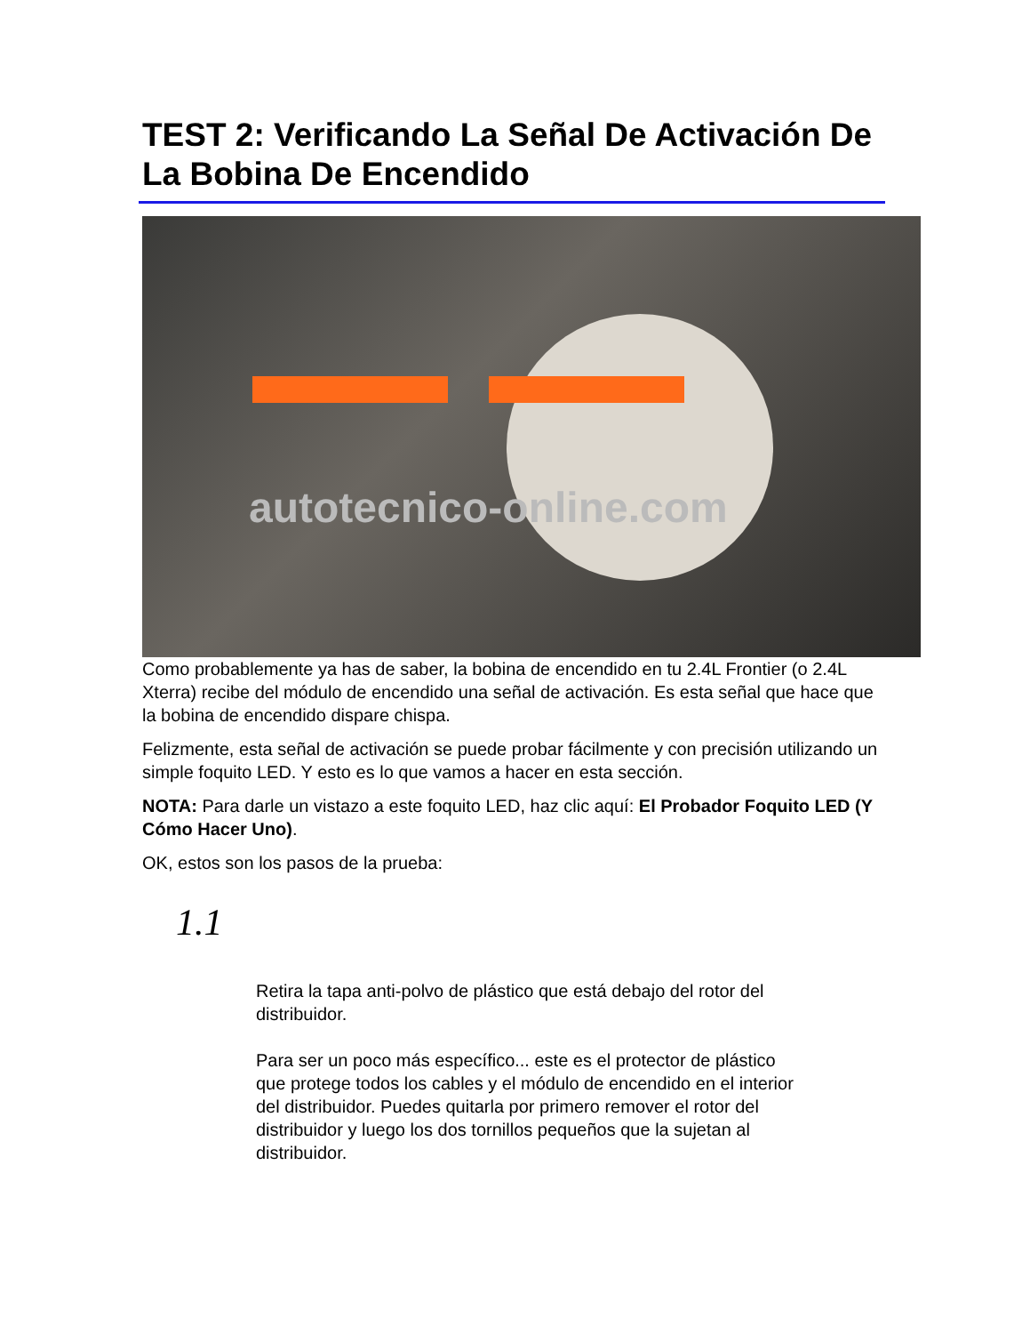TEST 2: Verificando La Señal De Activación De La Bobina De Encendido
autotecnico-online.com
Como probablemente ya has de saber, la bobina de encendido en tu 2.4L Frontier (o 2.4L Xterra) recibe del módulo de encendido una señal de activación. Es esta señal que hace que la bobina de encendido dispare chispa.
Felizmente, esta señal de activación se puede probar fácilmente y con precisión utilizando un simple foquito LED. Y esto es lo que vamos a hacer en esta sección.
NOTA: Para darle un vistazo a este foquito LED, haz clic aquí: El Probador Foquito LED (Y Cómo Hacer Uno).
OK, estos son los pasos de la prueba:
1.1
Retira la tapa anti-polvo de plástico que está debajo del rotor del distribuidor.
Para ser un poco más específico... este es el protector de plástico que protege todos los cables y el módulo de encendido en el interior del distribuidor. Puedes quitarla por primero remover el rotor del distribuidor y luego los dos tornillos pequeños que la sujetan al distribuidor.